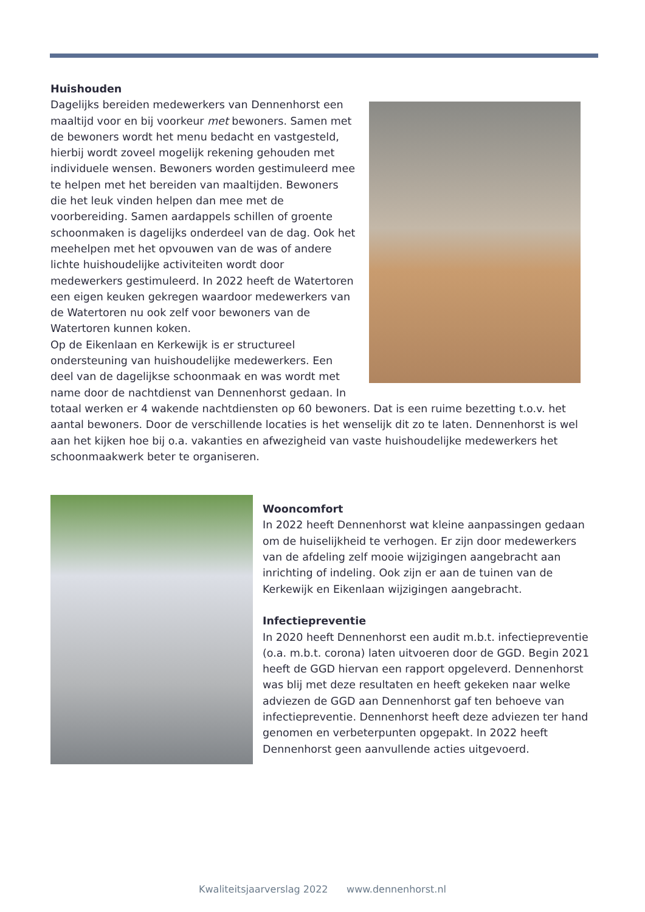Huishouden
Dagelijks bereiden medewerkers van Dennenhorst een maaltijd voor en bij voorkeur met bewoners. Samen met de bewoners wordt het menu bedacht en vastgesteld, hierbij wordt zoveel mogelijk rekening gehouden met individuele wensen. Bewoners worden gestimuleerd mee te helpen met het bereiden van maaltijden. Bewoners die het leuk vinden helpen dan mee met de voorbereiding. Samen aardappels schillen of groente schoonmaken is dagelijks onderdeel van de dag. Ook het meehelpen met het opvouwen van de was of andere lichte huishoudelijke activiteiten wordt door medewerkers gestimuleerd. In 2022 heeft de Watertoren een eigen keuken gekregen waardoor medewerkers van de Watertoren nu ook zelf voor bewoners van de Watertoren kunnen koken.
Op de Eikenlaan en Kerkewijk is er structureel ondersteuning van huishoudelijke medewerkers. Een deel van de dagelijkse schoonmaak en was wordt met name door de nachtdienst van Dennenhorst gedaan. In totaal werken er 4 wakende nachtdiensten op 60 bewoners. Dat is een ruime bezetting t.o.v. het aantal bewoners. Door de verschillende locaties is het wenselijk dit zo te laten. Dennenhorst is wel aan het kijken hoe bij o.a. vakanties en afwezigheid van vaste huishoudelijke medewerkers het schoonmaakwerk beter te organiseren.
Wooncomfort
In 2022 heeft Dennenhorst wat kleine aanpassingen gedaan om de huiselijkheid te verhogen. Er zijn door medewerkers van de afdeling zelf mooie wijzigingen aangebracht aan inrichting of indeling. Ook zijn er aan de tuinen van de Kerkewijk en Eikenlaan wijzigingen aangebracht.
Infectiepreventie
In 2020 heeft Dennenhorst een audit m.b.t. infectiepreventie (o.a. m.b.t. corona) laten uitvoeren door de GGD. Begin 2021 heeft de GGD hiervan een rapport opgeleverd. Dennenhorst was blij met deze resultaten en heeft gekeken naar welke adviezen de GGD aan Dennenhorst gaf ten behoeve van infectiepreventie. Dennenhorst heeft deze adviezen ter hand genomen en verbeterpunten opgepakt. In 2022 heeft Dennenhorst geen aanvullende acties uitgevoerd.
Kwaliteitsjaarverslag 2022 www.dennenhorst.nl